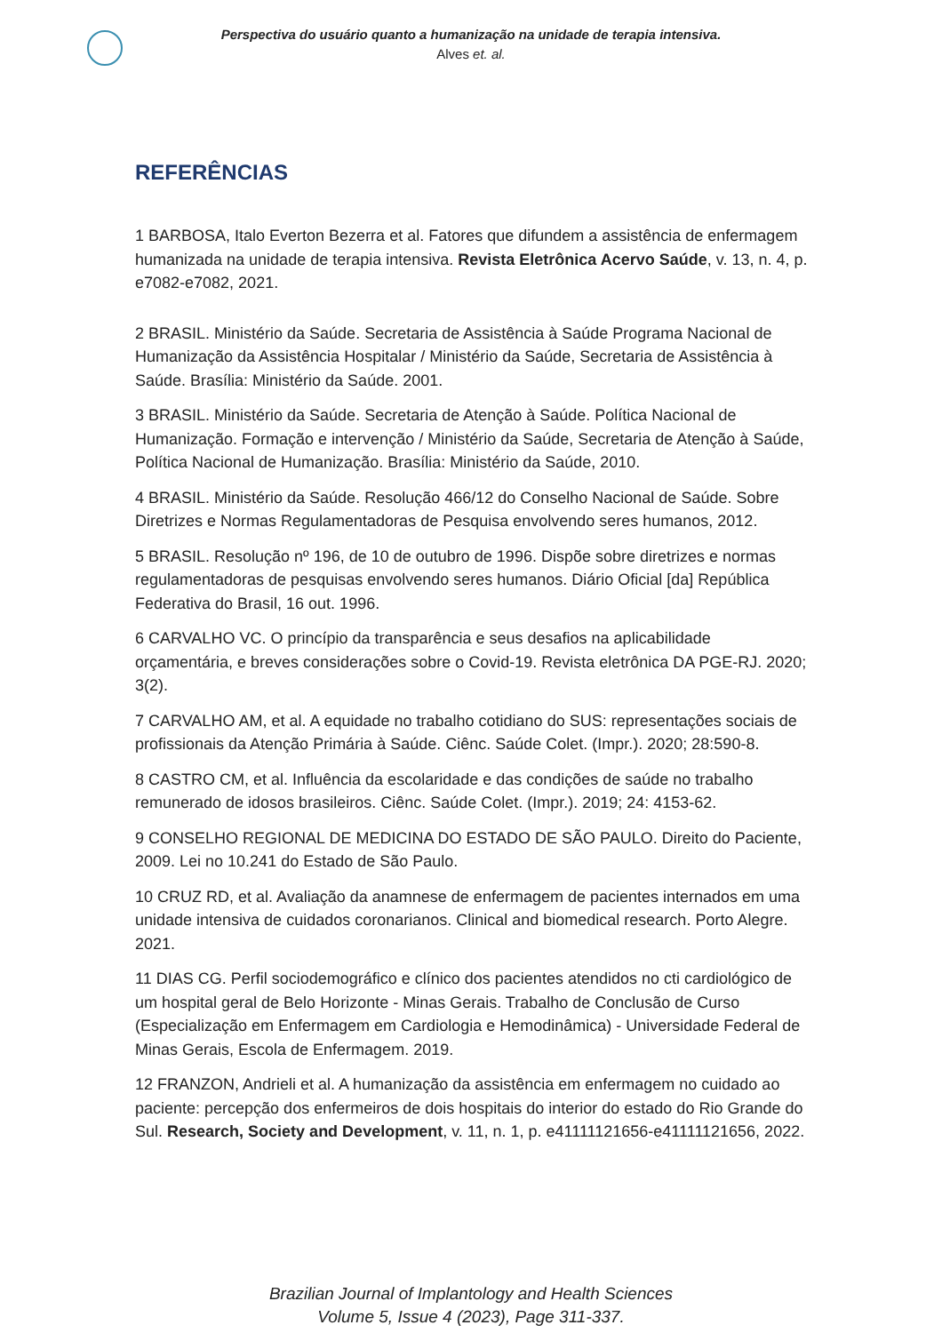Perspectiva do usuário quanto a humanização na unidade de terapia intensiva.
Alves et. al.
REFERÊNCIAS
1 BARBOSA, Italo Everton Bezerra et al. Fatores que difundem a assistência de enfermagem humanizada na unidade de terapia intensiva. Revista Eletrônica Acervo Saúde, v. 13, n. 4, p. e7082-e7082, 2021.
2 BRASIL. Ministério da Saúde. Secretaria de Assistência à Saúde Programa Nacional de Humanização da Assistência Hospitalar / Ministério da Saúde, Secretaria de Assistência à Saúde. Brasília: Ministério da Saúde. 2001.
3 BRASIL. Ministério da Saúde. Secretaria de Atenção à Saúde. Política Nacional de Humanização. Formação e intervenção / Ministério da Saúde, Secretaria de Atenção à Saúde, Política Nacional de Humanização. Brasília: Ministério da Saúde, 2010.
4 BRASIL. Ministério da Saúde. Resolução 466/12 do Conselho Nacional de Saúde. Sobre Diretrizes e Normas Regulamentadoras de Pesquisa envolvendo seres humanos, 2012.
5 BRASIL. Resolução nº 196, de 10 de outubro de 1996. Dispõe sobre diretrizes e normas regulamentadoras de pesquisas envolvendo seres humanos. Diário Oficial [da] República Federativa do Brasil, 16 out. 1996.
6 CARVALHO VC. O princípio da transparência e seus desafios na aplicabilidade orçamentária, e breves considerações sobre o Covid-19. Revista eletrônica DA PGE-RJ. 2020; 3(2).
7 CARVALHO AM, et al. A equidade no trabalho cotidiano do SUS: representações sociais de profissionais da Atenção Primária à Saúde. Ciênc. Saúde Colet. (Impr.). 2020; 28:590-8.
8 CASTRO CM, et al. Influência da escolaridade e das condições de saúde no trabalho remunerado de idosos brasileiros. Ciênc. Saúde Colet. (Impr.). 2019; 24: 4153-62.
9 CONSELHO REGIONAL DE MEDICINA DO ESTADO DE SÃO PAULO. Direito do Paciente, 2009. Lei no 10.241 do Estado de São Paulo.
10 CRUZ RD, et al. Avaliação da anamnese de enfermagem de pacientes internados em uma unidade intensiva de cuidados coronarianos. Clinical and biomedical research. Porto Alegre. 2021.
11 DIAS CG. Perfil sociodemográfico e clínico dos pacientes atendidos no cti cardiológico de um hospital geral de Belo Horizonte - Minas Gerais. Trabalho de Conclusão de Curso (Especialização em Enfermagem em Cardiologia e Hemodinâmica) - Universidade Federal de Minas Gerais, Escola de Enfermagem. 2019.
12 FRANZON, Andrieli et al. A humanização da assistência em enfermagem no cuidado ao paciente: percepção dos enfermeiros de dois hospitais do interior do estado do Rio Grande do Sul. Research, Society and Development, v. 11, n. 1, p. e41111121656-e41111121656, 2022.
Brazilian Journal of Implantology and Health Sciences
Volume 5, Issue 4 (2023), Page 311-337.